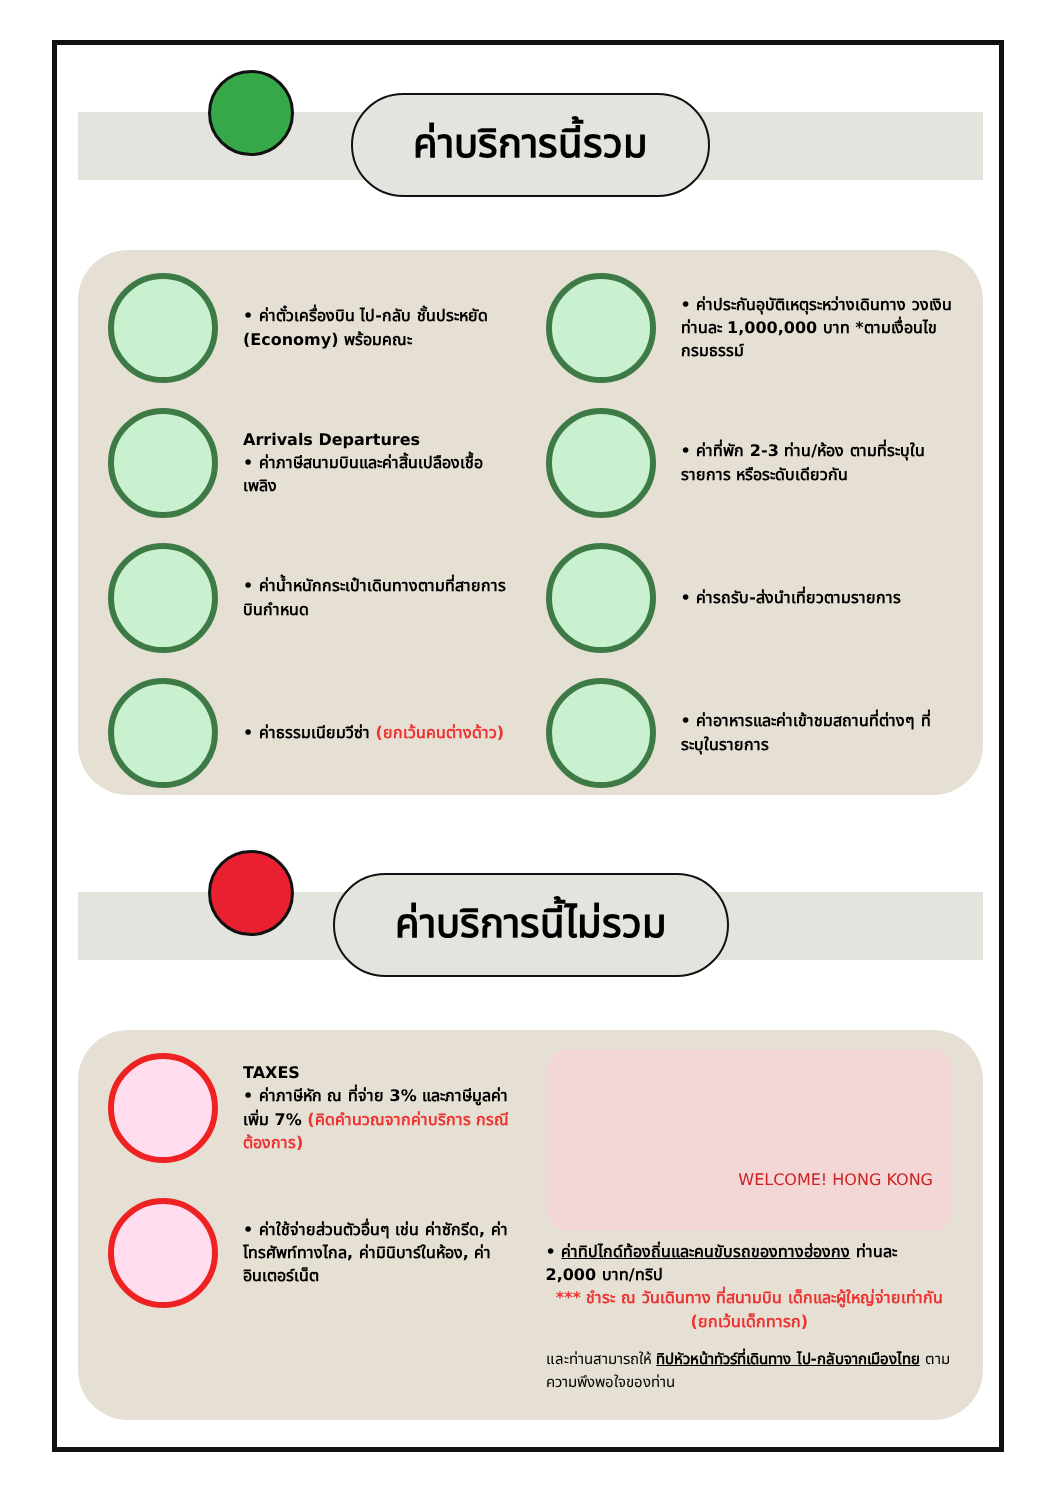ค่าบริการนี้รวม
• ค่าตั๋วเครื่องบิน ไป-กลับ ชั้นประหยัด (Economy) พร้อมคณะ
• ค่าประกันอุบัติเหตุระหว่างเดินทาง วงเงินท่านละ 1,000,000 บาท *ตามเงื่อนไขกรมธรรม์
Arrivals Departures
• ค่าภาษีสนามบินและค่าสิ้นเปลืองเชื้อเพลิง
• ค่าที่พัก 2-3 ท่าน/ห้อง ตามที่ระบุในรายการ หรือระดับเดียวกัน
• ค่าน้ำหนักกระเป๋าเดินทางตามที่สายการบินกำหนด
• ค่ารถรับ-ส่งนำเที่ยวตามรายการ
• ค่าธรรมเนียมวีซ่า (ยกเว้นคนต่างด้าว)
• ค่าอาหารและค่าเข้าชมสถานที่ต่างๆ ที่ระบุในรายการ
ค่าบริการนี้ไม่รวม
TAXES
• ค่าภาษีหัก ณ ที่จ่าย 3% และภาษีมูลค่าเพิ่ม 7% (คิดคำนวณจากค่าบริการ กรณีต้องการ)
• ค่าใช้จ่ายส่วนตัวอื่นๆ เช่น ค่าซักรีด, ค่าโทรศัพท์ทางไกล, ค่ามินิบาร์ในห้อง, ค่าอินเตอร์เน็ต
WELCOME! HONG KONG
• ค่าทิปไกด์ท้องถิ่นและคนขับรถของทางฮ่องกง ท่านละ 2,000 บาท/ทริป
*** ชำระ ณ วันเดินทาง ที่สนามบิน เด็กและผู้ใหญ่จ่ายเท่ากัน (ยกเว้นเด็กทารก)
และท่านสามารถให้ ทิปหัวหน้าทัวร์ที่เดินทาง ไป-กลับจากเมืองไทย ตามความพึงพอใจของท่าน